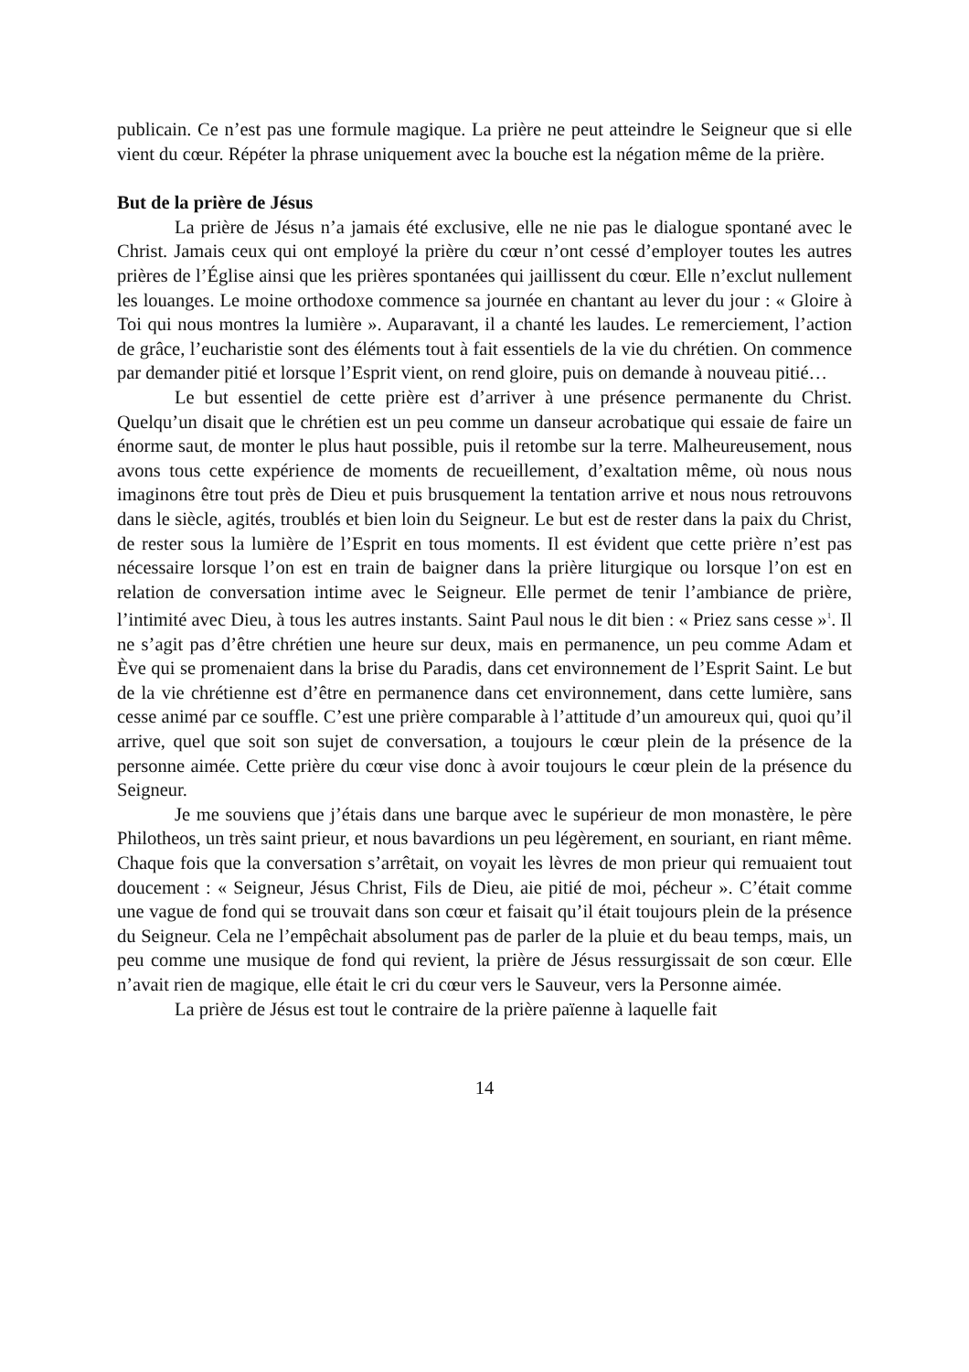publicain. Ce n’est pas une formule magique. La prière ne peut atteindre le Seigneur que si elle vient du cœur. Répéter la phrase uniquement avec la bouche est la négation même de la prière.
But de la prière de Jésus
La prière de Jésus n’a jamais été exclusive, elle ne nie pas le dialogue spontané avec le Christ. Jamais ceux qui ont employé la prière du cœur n’ont cessé d’employer toutes les autres prières de l’Église ainsi que les prières spontanées qui jaillissent du cœur. Elle n’exclut nullement les louanges. Le moine orthodoxe commence sa journée en chantant au lever du jour : « Gloire à Toi qui nous montres la lumière ». Auparavant, il a chanté les laudes. Le remerciement, l’action de grâce, l’eucharistie sont des éléments tout à fait essentiels de la vie du chrétien. On commence par demander pitié et lorsque l’Esprit vient, on rend gloire, puis on demande à nouveau pitié…
Le but essentiel de cette prière est d’arriver à une présence permanente du Christ. Quelqu’un disait que le chrétien est un peu comme un danseur acrobatique qui essaie de faire un énorme saut, de monter le plus haut possible, puis il retombe sur la terre. Malheureusement, nous avons tous cette expérience de moments de recueillement, d’exaltation même, où nous nous imaginons être tout près de Dieu et puis brusquement la tentation arrive et nous nous retrouvons dans le siècle, agités, troublés et bien loin du Seigneur. Le but est de rester dans la paix du Christ, de rester sous la lumière de l’Esprit en tous moments. Il est évident que cette prière n’est pas nécessaire lorsque l’on est en train de baigner dans la prière liturgique ou lorsque l’on est en relation de conversation intime avec le Seigneur. Elle permet de tenir l’ambiance de prière, l’intimité avec Dieu, à tous les autres instants. Saint Paul nous le dit bien : « Priez sans cesse »<sup>1</sup>. Il ne s’agit pas d’être chrétien une heure sur deux, mais en permanence, un peu comme Adam et Ève qui se promenaient dans la brise du Paradis, dans cet environnement de l’Esprit Saint. Le but de la vie chrétienne est d’être en permanence dans cet environnement, dans cette lumière, sans cesse animé par ce souffle. C’est une prière comparable à l’attitude d’un amoureux qui, quoi qu’il arrive, quel que soit son sujet de conversation, a toujours le cœur plein de la présence de la personne aimée. Cette prière du cœur vise donc à avoir toujours le cœur plein de la présence du Seigneur.
Je me souviens que j’étais dans une barque avec le supérieur de mon monastère, le père Philotheos, un très saint prieur, et nous bavardions un peu légèrement, en souriant, en riant même. Chaque fois que la conversation s’arrêtait, on voyait les lèvres de mon prieur qui remuaient tout doucement : « Seigneur, Jésus Christ, Fils de Dieu, aie pitié de moi, pécheur ». C’était comme une vague de fond qui se trouvait dans son cœur et faisait qu’il était toujours plein de la présence du Seigneur. Cela ne l’empêchait absolument pas de parler de la pluie et du beau temps, mais, un peu comme une musique de fond qui revient, la prière de Jésus ressurgissait de son cœur. Elle n’avait rien de magique, elle était le cri du cœur vers le Sauveur, vers la Personne aimée.
La prière de Jésus est tout le contraire de la prière païenne à laquelle fait
14